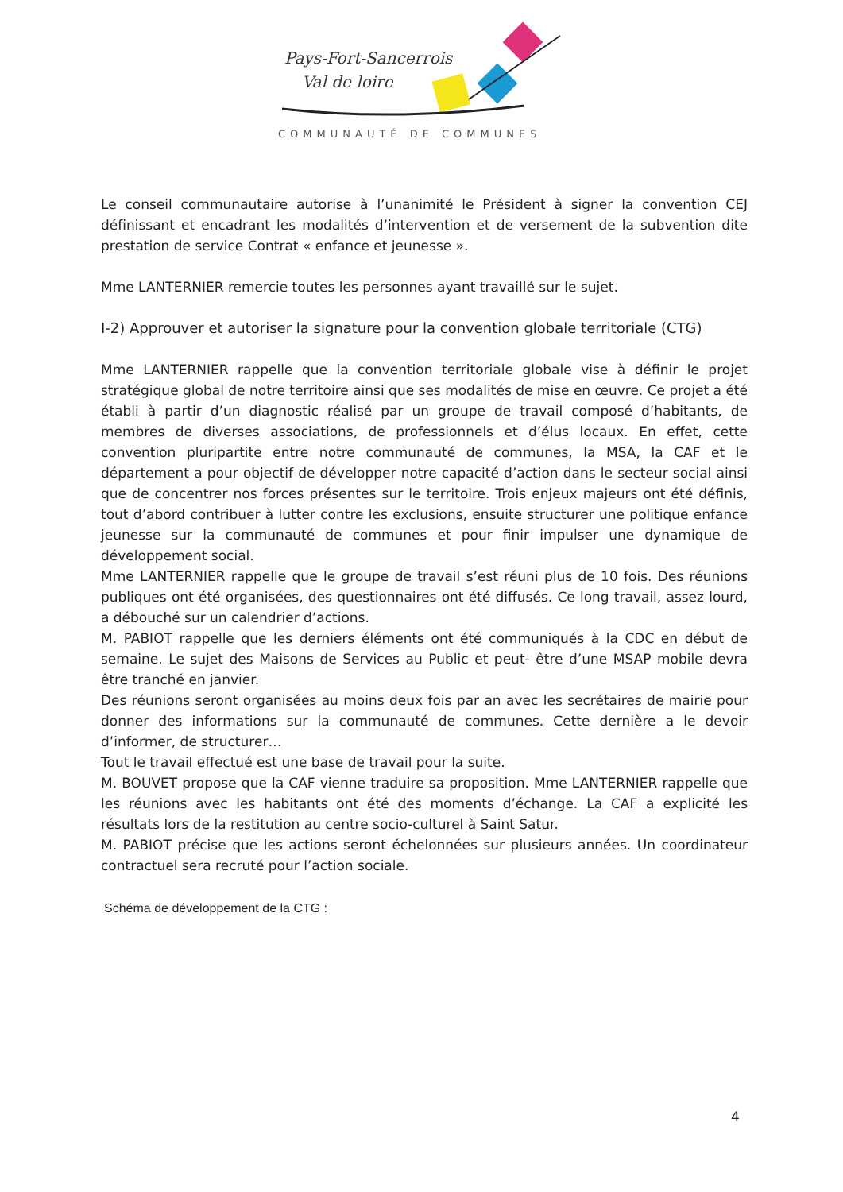Pays-Fort-Sancerrois
Val de loire
COMMUNAUTÉ DE COMMUNES
Le conseil communautaire autorise à l’unanimité le Président à signer la convention CEJ définissant et encadrant les modalités d’intervention et de versement de la subvention dite prestation de service Contrat « enfance et jeunesse ».
Mme LANTERNIER remercie toutes les personnes ayant travaillé sur le sujet.
I-2) Approuver et autoriser la signature pour la convention globale territoriale (CTG)
Mme LANTERNIER rappelle que la convention territoriale globale vise à définir le projet stratégique global de notre territoire ainsi que ses modalités de mise en œuvre. Ce projet a été établi à partir d’un diagnostic réalisé par un groupe de travail composé d’habitants, de membres de diverses associations, de professionnels et d’élus locaux. En effet, cette convention pluripartite entre notre communauté de communes, la MSA, la CAF et le département a pour objectif de développer notre capacité d’action dans le secteur social ainsi que de concentrer nos forces présentes sur le territoire. Trois enjeux majeurs ont été définis, tout d’abord contribuer à lutter contre les exclusions, ensuite structurer une politique enfance jeunesse sur la communauté de communes et pour finir impulser une dynamique de développement social.
Mme LANTERNIER rappelle que le groupe de travail s’est réuni plus de 10 fois. Des réunions publiques ont été organisées, des questionnaires ont été diffusés. Ce long travail, assez lourd, a débouché sur un calendrier d’actions.
M. PABIOT rappelle que les derniers éléments ont été communiqués à la CDC en début de semaine. Le sujet des Maisons de Services au Public et peut- être d’une MSAP mobile devra être tranché en janvier.
Des réunions seront organisées au moins deux fois par an avec les secrétaires de mairie pour donner des informations sur la communauté de communes. Cette dernière a le devoir d’informer, de structurer…
Tout le travail effectué est une base de travail pour la suite.
M. BOUVET propose que la CAF vienne traduire sa proposition. Mme LANTERNIER rappelle que les réunions avec les habitants ont été des moments d’échange. La CAF a explicité les résultats lors de la restitution au centre socio-culturel à Saint Satur.
M. PABIOT précise que les actions seront échelonnées sur plusieurs années. Un coordinateur contractuel sera recruté pour l’action sociale.
Schéma de développement de la CTG :
4